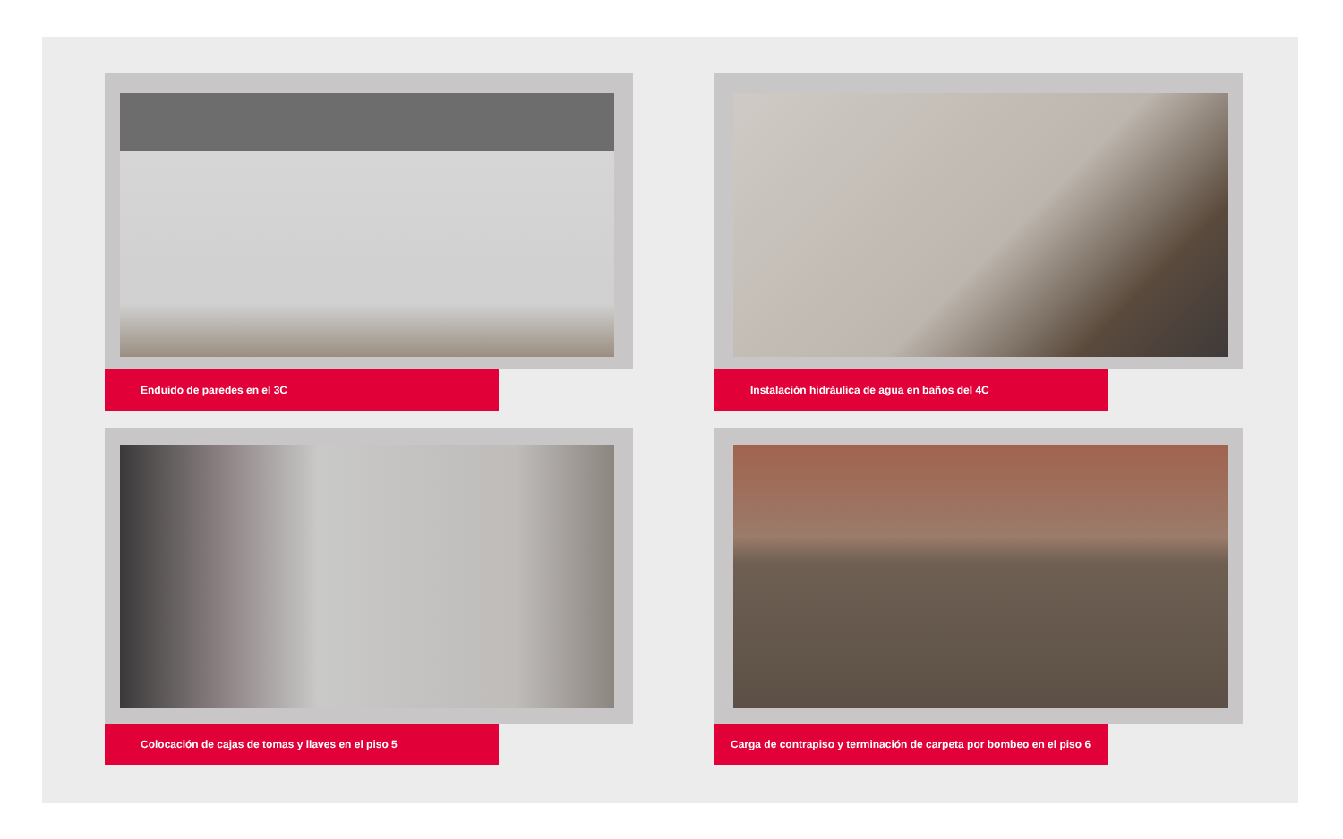Enduido de paredes en el 3C
Instalación hidráulica de agua en baños del 4C
Colocación de cajas de tomas y llaves en el piso 5
Carga de contrapiso y terminación de carpeta por bombeo en el piso 6